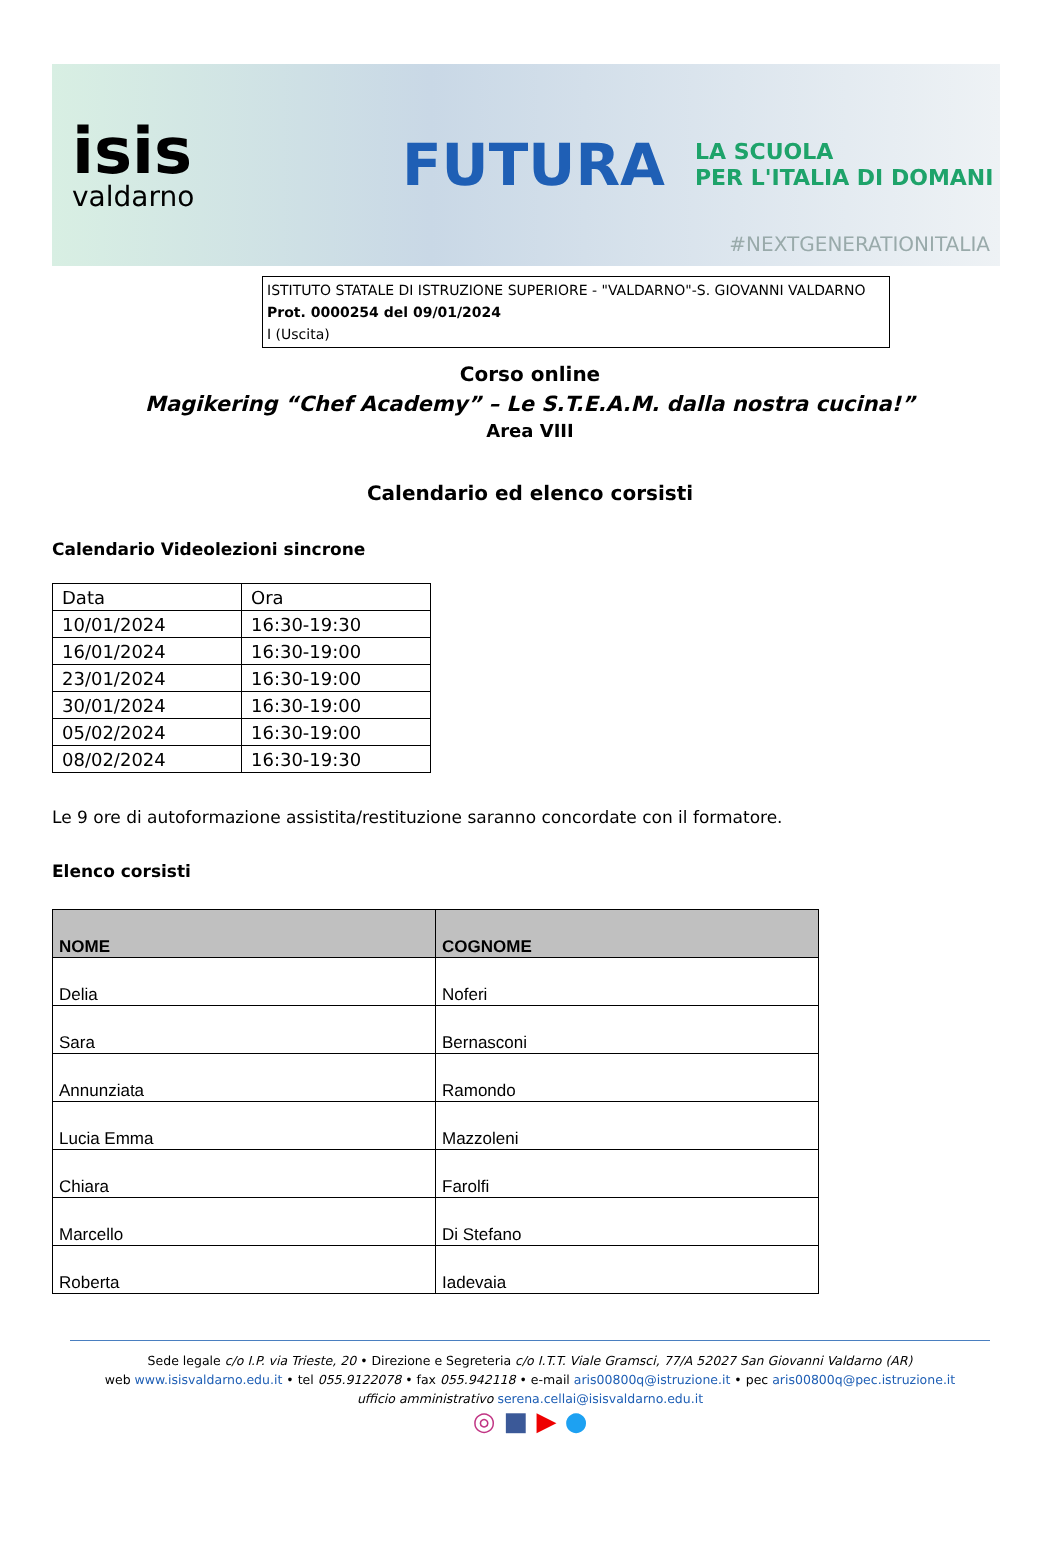isis
valdarno
FUTURA
LA SCUOLA
PER L'ITALIA DI DOMANI
#NEXTGENERATIONITALIA
ISTITUTO STATALE DI ISTRUZIONE SUPERIORE - "VALDARNO"-S. GIOVANNI VALDARNO
Prot. 0000254 del 09/01/2024
I (Uscita)
Corso online
Magikering “Chef Academy” – Le S.T.E.A.M. dalla nostra cucina!”
Area VIII
Calendario ed elenco corsisti
Calendario Videolezioni sincrone
| Data | Ora |
| 10/01/2024 | 16:30-19:30 |
| 16/01/2024 | 16:30-19:00 |
| 23/01/2024 | 16:30-19:00 |
| 30/01/2024 | 16:30-19:00 |
| 05/02/2024 | 16:30-19:00 |
| 08/02/2024 | 16:30-19:30 |
Le 9 ore di autoformazione assistita/restituzione saranno concordate con il formatore.
Elenco corsisti
| NOME | COGNOME |
| --- | --- |
| Delia | Noferi |
| Sara | Bernasconi |
| Annunziata | Ramondo |
| Lucia Emma | Mazzoleni |
| Chiara | Farolfi |
| Marcello | Di Stefano |
| Roberta | Iadevaia |
Sede legale c/o I.P. via Trieste, 20 • Direzione e Segreteria c/o I.T.T. Viale Gramsci, 77/A 52027 San Giovanni Valdarno (AR)
web www.isisvaldarno.edu.it • tel 055.9122078 • fax 055.942118 • e-mail aris00800q@istruzione.it • pec aris00800q@pec.istruzione.it
ufficio amministrativo serena.cellai@isisvaldarno.edu.it
◎ ■ ▶ ●